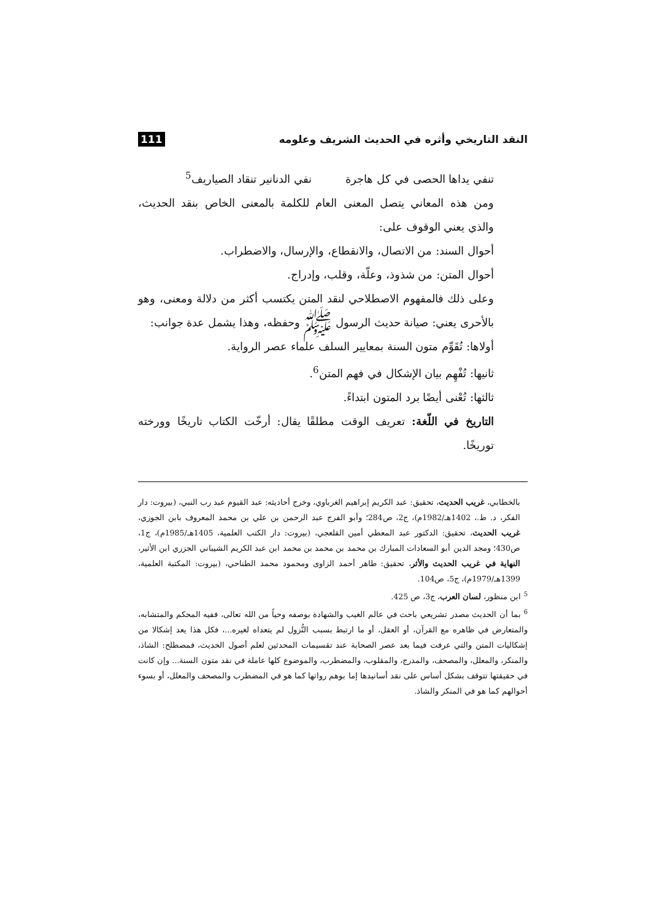النقد التاريخي وأثره في الحديث الشريف وعلومه 111
تنفي يداها الحصى في كل هاجرة نفي الدنانير تنقاد الصياريف<sup>5</sup>
ومن هذه المعاني يتصل المعنى العام للكلمة بالمعنى الخاص بنقد الحديث، والذي يعني الوقوف على:
أحوال السند: من الاتصال، والانقطاع، والإرسال، والاضطراب.
أحوال المتن: من شذوذ، وعلّة، وقلب، وإدراج.
وعلى ذلك فالمفهوم الاصطلاحي لنقد المتن يكتسب أكثر من دلالة ومعنى، وهو بالأحرى يعني: صيانة حديث الرسول ﷺ وحفظه، وهذا يشمل عدة جوانب:
أولاها: تُقَوِّم متون السنة بمعايير السلف علماء عصر الرواية.
ثانيها: تُفْهِم بيان الإشكال في فهم المتن<sup>6</sup>.
ثالثها: تُعْنى أيضًا برد المتون ابتداءً.
التاريخ في اللّغة: تعريف الوقت مطلقًا يقال: أرخّت الكتاب تاريخًا وورخته توريخًا.
بالخطابي، غريب الحديث، تحقيق: عبد الكريم إبراهيم الغرباوي، وخرج أحاديثه: عبد القيوم عبد رب النبي، (بيروت: دار الفكر، د. ط.، 1402هـ/1982م)، ج2، ص284؛ وأبو الفرج عبد الرحمن بن علي بن محمد المعروف بابن الجوزي، غريب الحديث، تحقيق: الدكتور عبد المعطي أمين القلعجي، (بيروت: دار الكتب العلمية، 1405هـ/1985م)، ج1، ص430؛ ومجد الدين أبو السعادات المبارك بن محمد بن محمد بن محمد ابن عبد الكريم الشيباني الجزري ابن الأثير، النهاية في غريب الحديث والأثر، تحقيق: طاهر أحمد الزاوى ومحمود محمد الطناحي، (بيروت: المكتبة العلمية، 1399هـ/1979م)، ج5، ص104.
<sup>5</sup> ابن منظور، لسان العرب، ج3، ص 425.
<sup>6</sup> بما أن الحديث مصدر تشريعي باحث في عالم الغيب والشهادة بوصفه وحياً من الله تعالى، ففيه المحكم والمتشابه، والمتعارض في ظاهره مع القرآن، أو العقل، أو ما ارتبط بسبب النُّزول لم يتعداه لغيره...، فكل هذا يعد إشكالا من إشكاليات المتن والتي عرفت فيما بعد عصر الصحابة عند تقسيمات المحدثين لعلم أصول الحديث، فمصطلح: الشاذ، والمنكر، والمعلل، والمصحف، والمدرج، والمقلوب، والمضطرب، والموضوع كلها عاملة في نقد متون السنة... وإن كانت في حقيقتها تتوقف بشكل أساس على نقد أسانيدها إما بوهم رواتها كما هو في المضطرب والمصحف والمعلل، أو بسوء أحوالهم كما هو في المنكر والشاذ.